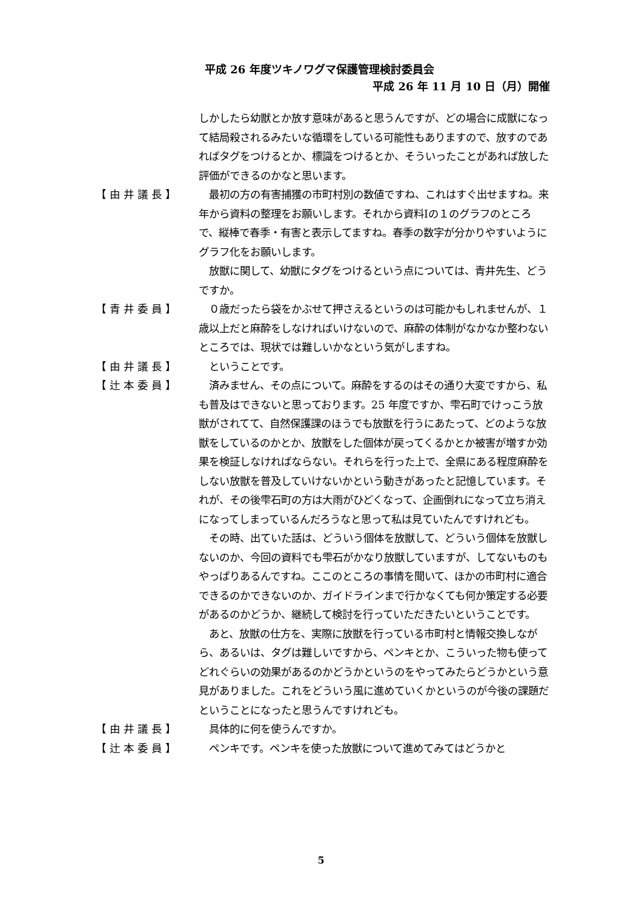平成 26 年度ツキノワグマ保護管理検討委員会
平成 26 年 11 月 10 日（月）開催
しかしたら幼獣とか放す意味があると思うんですが、どの場合に成獣になって結局殺されるみたいな循環をしている可能性もありますので、放すのであればタグをつけるとか、標識をつけるとか、そういったことがあれば放した評価ができるのかなと思います。
【由井議長】 　最初の方の有害捕獲の市町村別の数値ですね、これはすぐ出せますね。来年から資料の整理をお願いします。それから資料Ⅰの１のグラフのところで、縦棒で春季・有害と表示してますね。春季の数字が分かりやすいようにグラフ化をお願いします。
　放獣に関して、幼獣にタグをつけるという点については、青井先生、どうですか。
【青井委員】 　０歳だったら袋をかぶせて押さえるというのは可能かもしれませんが、１歳以上だと麻酔をしなければいけないので、麻酔の体制がなかなか整わないところでは、現状では難しいかなという気がしますね。
【由井議長】 　ということです。
【辻本委員】 　済みません、その点について。麻酔をするのはその通り大変ですから、私も普及はできないと思っております。25 年度ですか、雫石町でけっこう放獣がされてて、自然保護課のほうでも放獣を行うにあたって、どのような放獣をしているのかとか、放獣をした個体が戻ってくるかとか被害が増すか効果を検証しなければならない。それらを行った上で、全県にある程度麻酔をしない放獣を普及していけないかという動きがあったと記憶しています。それが、その後雫石町の方は大雨がひどくなって、企画倒れになって立ち消えになってしまっているんだろうなと思って私は見ていたんですけれども。
　その時、出ていた話は、どういう個体を放獣して、どういう個体を放獣しないのか、今回の資料でも雫石がかなり放獣していますが、してないものもやっぱりあるんですね。ここのところの事情を聞いて、ほかの市町村に適合できるのかできないのか、ガイドラインまで行かなくても何か策定する必要があるのかどうか、継続して検討を行っていただきたいということです。
　あと、放獣の仕方を、実際に放獣を行っている市町村と情報交換しながら、あるいは、タグは難しいですから、ペンキとか、こういった物も使ってどれぐらいの効果があるのかどうかというのをやってみたらどうかという意見がありました。これをどういう風に進めていくかというのが今後の課題だということになったと思うんですけれども。
【由井議長】 　具体的に何を使うんですか。
【辻本委員】 　ペンキです。ペンキを使った放獣について進めてみてはどうかと
5